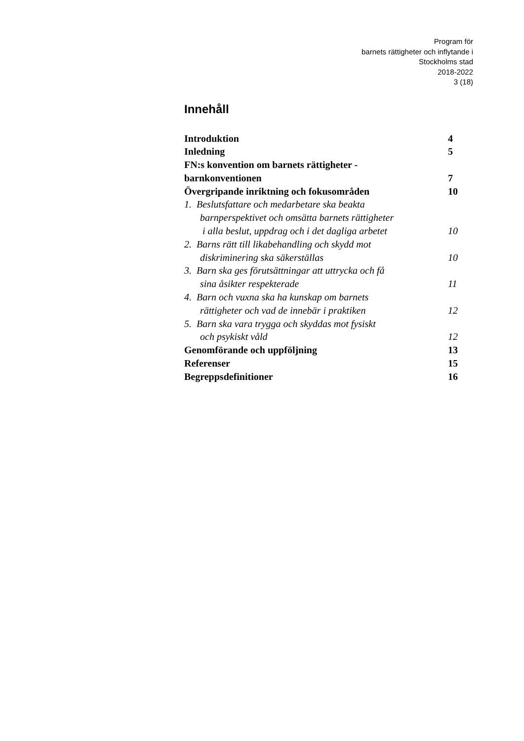Program för
barnets rättigheter och inflytande i
Stockholms stad
2018-2022
3 (18)
Innehåll
Introduktion 4
Inledning 5
FN:s konvention om barnets rättigheter -
barnkonventionen 7
Övergripande inriktning och fokusområden 10
1. Beslutsfattare och medarbetare ska beakta
barnperspektivet och omsätta barnets rättigheter
i alla beslut, uppdrag och i det dagliga arbetet 10
2. Barns rätt till likabehandling och skydd mot
diskriminering ska säkerställas 10
3. Barn ska ges förutsättningar att uttrycka och få
sina åsikter respekterade 11
4. Barn och vuxna ska ha kunskap om barnets
rättigheter och vad de innebär i praktiken 12
5. Barn ska vara trygga och skyddas mot fysiskt
och psykiskt våld 12
Genomförande och uppföljning 13
Referenser 15
Begreppsdefinitioner 16